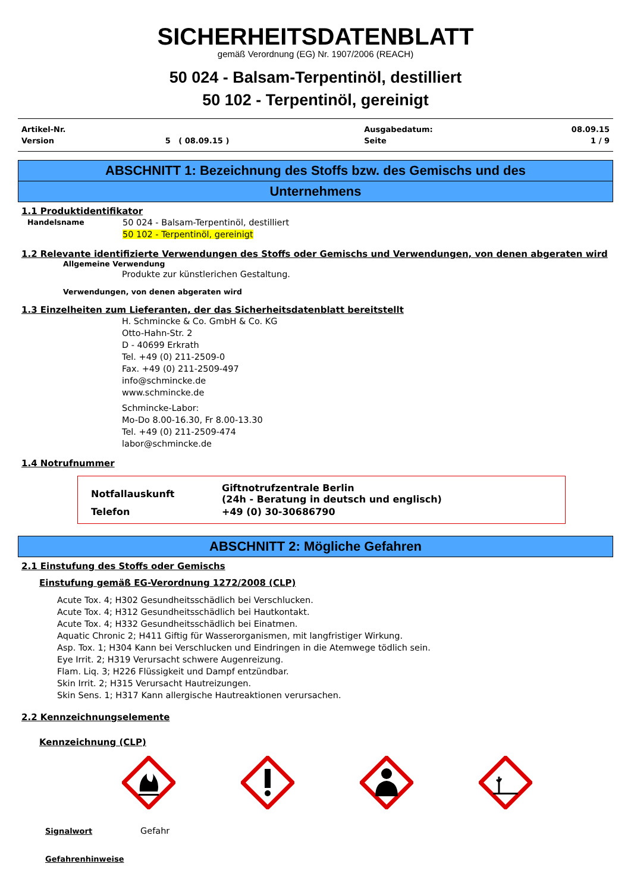SICHERHEITSDATENBLATT
gemäß Verordnung (EG) Nr. 1907/2006 (REACH)
50 024 - Balsam-Terpentinöl, destilliert
50 102 - Terpentinöl, gereinigt
| Artikel-Nr. | | Ausgabedatum: | 08.09.15 |
| Version | 5 ( 08.09.15 ) | Seite | 1 / 9 |
ABSCHNITT 1: Bezeichnung des Stoffs bzw. des Gemischs und des
Unternehmens
1.1 Produktidentifikator
Handelsname 50 024 - Balsam-Terpentinöl, destilliert
50 102 - Terpentinöl, gereinigt
1.2 Relevante identifizierte Verwendungen des Stoffs oder Gemischs und Verwendungen, von denen abgeraten wird
Allgemeine Verwendung
Produkte zur künstlerichen Gestaltung.
Verwendungen, von denen abgeraten wird
1.3 Einzelheiten zum Lieferanten, der das Sicherheitsdatenblatt bereitstellt
H. Schmincke & Co. GmbH & Co. KG
Otto-Hahn-Str. 2
D - 40699 Erkrath
Tel. +49 (0) 211-2509-0
Fax. +49 (0) 211-2509-497
info@schmincke.de
www.schmincke.de
Schmincke-Labor:
Mo-Do 8.00-16.30, Fr 8.00-13.30
Tel. +49 (0) 211-2509-474
labor@schmincke.de
1.4 Notrufnummer
| Notfallauskunft | Giftnotrufzentrale Berlin (24h - Beratung in deutsch und englisch) |
| Telefon | +49 (0) 30-30686790 |
ABSCHNITT 2: Mögliche Gefahren
2.1 Einstufung des Stoffs oder Gemischs
Einstufung gemäß EG-Verordnung 1272/2008 (CLP)
Acute Tox. 4; H302 Gesundheitsschädlich bei Verschlucken.
Acute Tox. 4; H312 Gesundheitsschädlich bei Hautkontakt.
Acute Tox. 4; H332 Gesundheitsschädlich bei Einatmen.
Aquatic Chronic 2; H411 Giftig für Wasserorganismen, mit langfristiger Wirkung.
Asp. Tox. 1; H304 Kann bei Verschlucken und Eindringen in die Atemwege tödlich sein.
Eye Irrit. 2; H319 Verursacht schwere Augenreizung.
Flam. Liq. 3; H226 Flüssigkeit und Dampf entzündbar.
Skin Irrit. 2; H315 Verursacht Hautreizungen.
Skin Sens. 1; H317 Kann allergische Hautreaktionen verursachen.
2.2 Kennzeichnungselemente
Kennzeichnung (CLP)
Signalwort Gefahr
Gefahrenhinweise